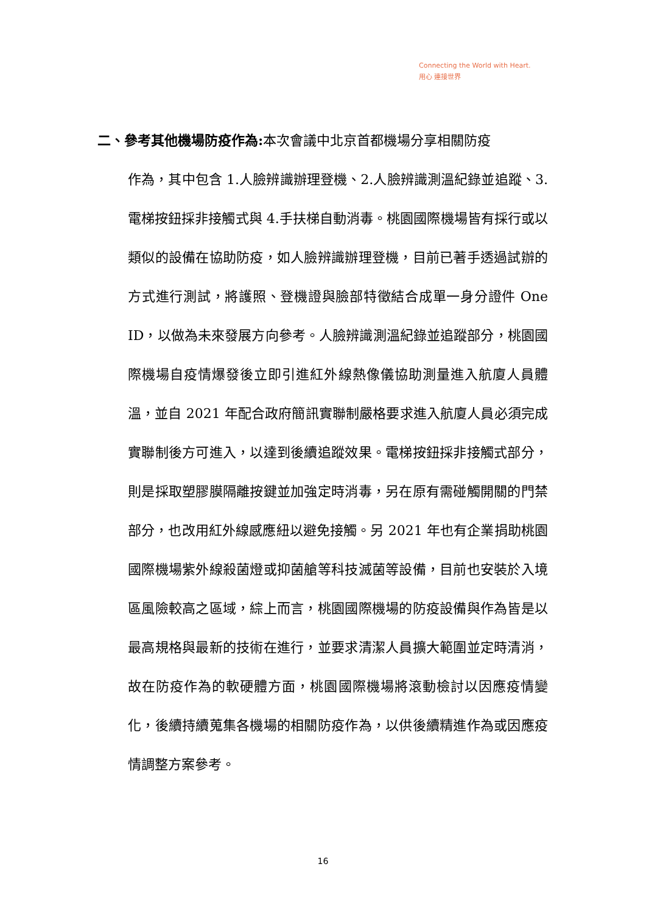Connecting the World with Heart.
用心 連接世界
二、參考其他機場防疫作為: 本次會議中北京首都機場分享相關防疫
作為，其中包含 1.人臉辨識辦理登機、2.人臉辨識測溫紀錄並追蹤、3.電梯按鈕採非接觸式與 4.手扶梯自動消毒。桃園國際機場皆有採行或以類似的設備在協助防疫，如人臉辨識辦理登機，目前已著手透過試辦的方式進行測試，將護照、登機證與臉部特徵結合成單一身分證件 One ID，以做為未來發展方向參考。人臉辨識測溫紀錄並追蹤部分，桃園國際機場自疫情爆發後立即引進紅外線熱像儀協助測量進入航廈人員體溫，並自 2021 年配合政府簡訊實聯制嚴格要求進入航廈人員必須完成實聯制後方可進入，以達到後續追蹤效果。電梯按鈕採非接觸式部分，則是採取塑膠膜隔離按鍵並加強定時消毒，另在原有需碰觸開關的門禁部分，也改用紅外線感應紐以避免接觸。另 2021 年也有企業捐助桃園國際機場紫外線殺菌燈或抑菌艙等科技滅菌等設備，目前也安裝於入境區風險較高之區域，綜上而言，桃園國際機場的防疫設備與作為皆是以最高規格與最新的技術在進行，並要求清潔人員擴大範圍並定時清消，故在防疫作為的軟硬體方面，桃園國際機場將滾動檢討以因應疫情變化，後續持續蒐集各機場的相關防疫作為，以供後續精進作為或因應疫情調整方案參考。
16